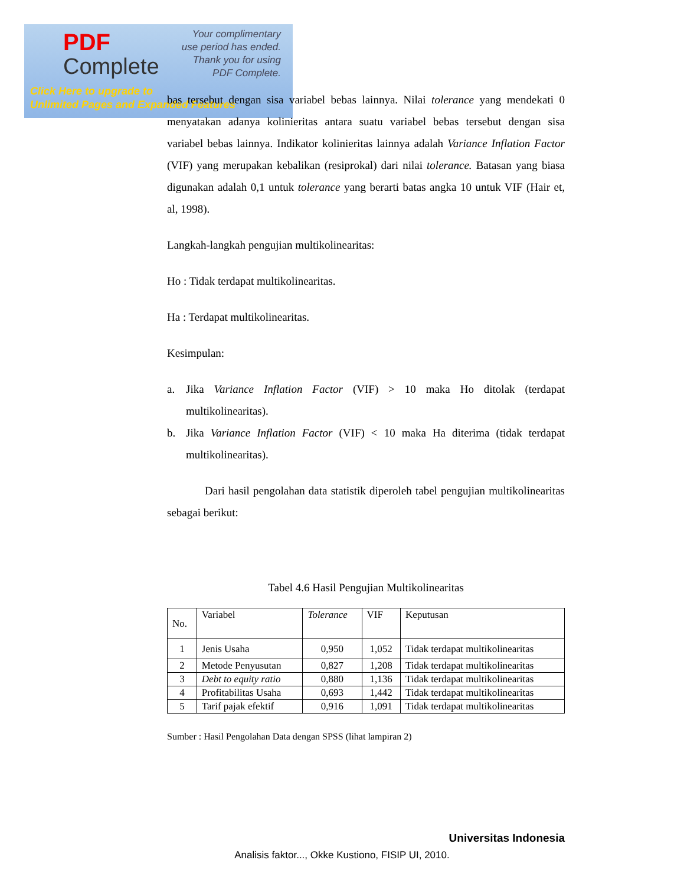PDF
Complete
Your complimentary
use period has ended.
Thank you for using
PDF Complete.
Click Here to upgrade to
Unlimited Pages and Expanded Features
bas tersebut dengan sisa variabel bebas lainnya. Nilai tolerance yang mendekati 0 menyatakan adanya kolinieritas antara suatu variabel bebas tersebut dengan sisa variabel bebas lainnya. Indikator kolinieritas lainnya adalah Variance Inflation Factor (VIF) yang merupakan kebalikan (resiprokal) dari nilai tolerance. Batasan yang biasa digunakan adalah 0,1 untuk tolerance yang berarti batas angka 10 untuk VIF (Hair et, al, 1998).
Langkah-langkah pengujian multikolinearitas:
Ho : Tidak terdapat multikolinearitas.
Ha : Terdapat multikolinearitas.
Kesimpulan:
a. Jika Variance Inflation Factor (VIF) > 10 maka Ho ditolak (terdapat multikolinearitas).
b. Jika Variance Inflation Factor (VIF) < 10 maka Ha diterima (tidak terdapat multikolinearitas).
Dari hasil pengolahan data statistik diperoleh tabel pengujian multikolinearitas sebagai berikut:
Tabel 4.6 Hasil Pengujian Multikolinearitas
| No. | Variabel | Tolerance | VIF | Keputusan |
| --- | --- | --- | --- | --- |
| 1 | Jenis Usaha | 0,950 | 1,052 | Tidak terdapat multikolinearitas |
| 2 | Metode Penyusutan | 0,827 | 1,208 | Tidak terdapat multikolinearitas |
| 3 | Debt to equity ratio | 0,880 | 1,136 | Tidak terdapat multikolinearitas |
| 4 | Profitabilitas Usaha | 0,693 | 1,442 | Tidak terdapat multikolinearitas |
| 5 | Tarif pajak efektif | 0,916 | 1,091 | Tidak terdapat multikolinearitas |
Sumber : Hasil Pengolahan Data dengan SPSS (lihat lampiran 2)
Universitas Indonesia
Analisis faktor..., Okke Kustiono, FISIP UI, 2010.